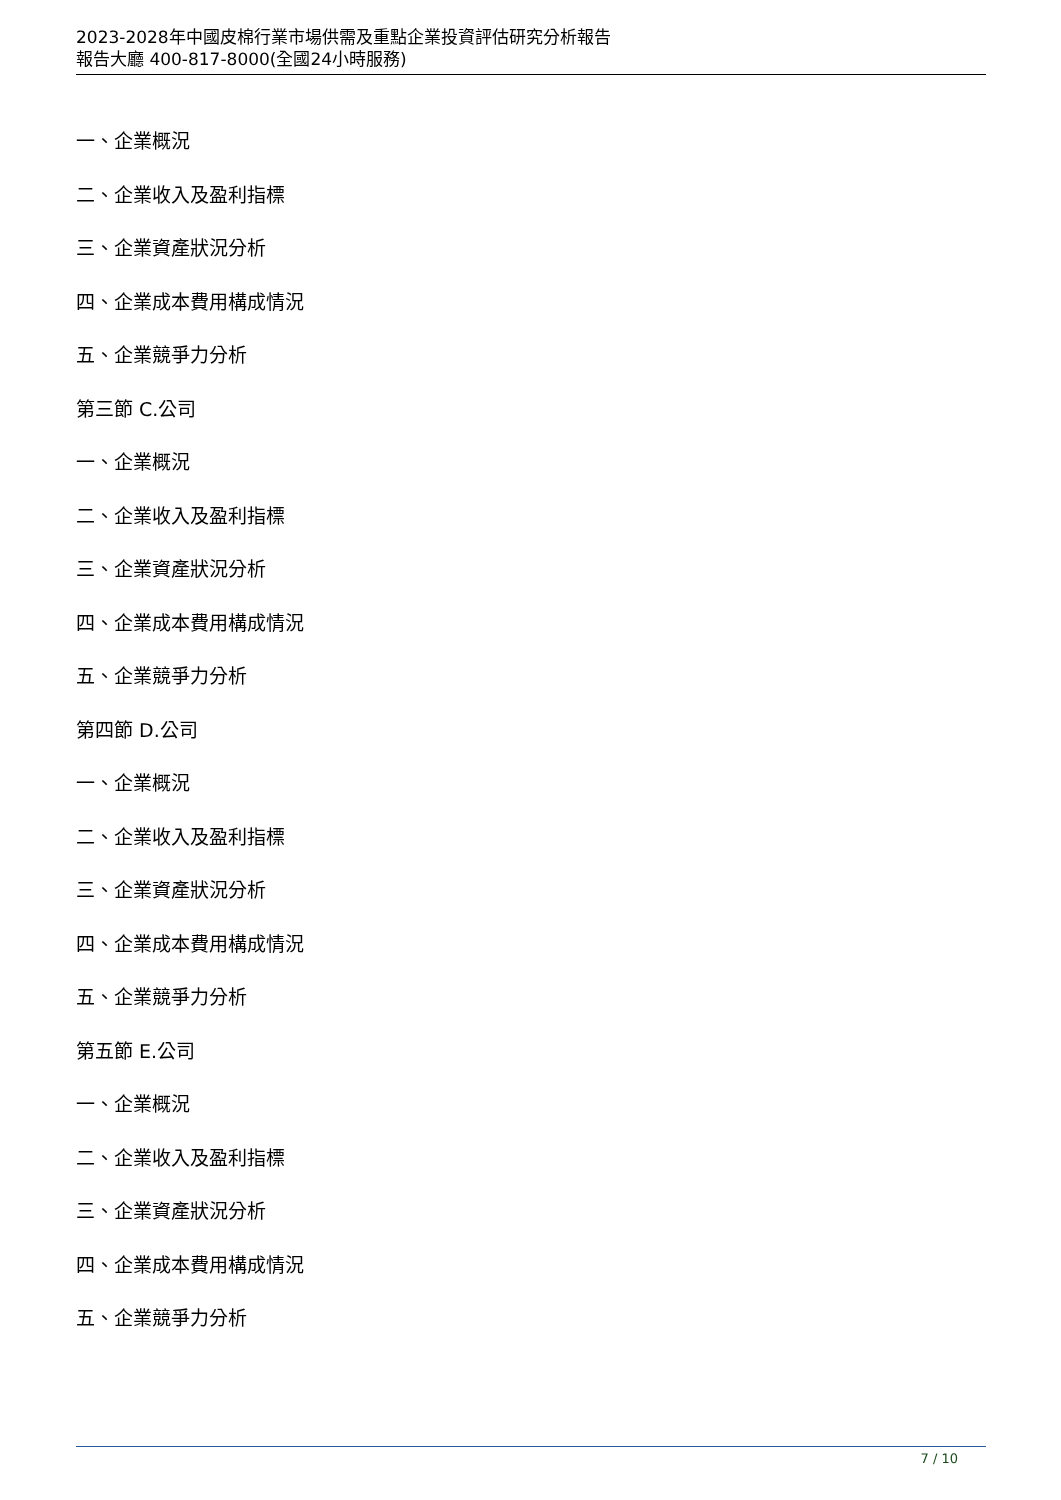2023-2028年中國皮棉行業市場供需及重點企業投資評估研究分析報告
報告大廳 400-817-8000(全國24小時服務)
一、企業概況
二、企業收入及盈利指標
三、企業資產狀況分析
四、企業成本費用構成情況
五、企業競爭力分析
第三節 C.公司
一、企業概況
二、企業收入及盈利指標
三、企業資產狀況分析
四、企業成本費用構成情況
五、企業競爭力分析
第四節 D.公司
一、企業概況
二、企業收入及盈利指標
三、企業資產狀況分析
四、企業成本費用構成情況
五、企業競爭力分析
第五節 E.公司
一、企業概況
二、企業收入及盈利指標
三、企業資產狀況分析
四、企業成本費用構成情況
五、企業競爭力分析
7 / 10